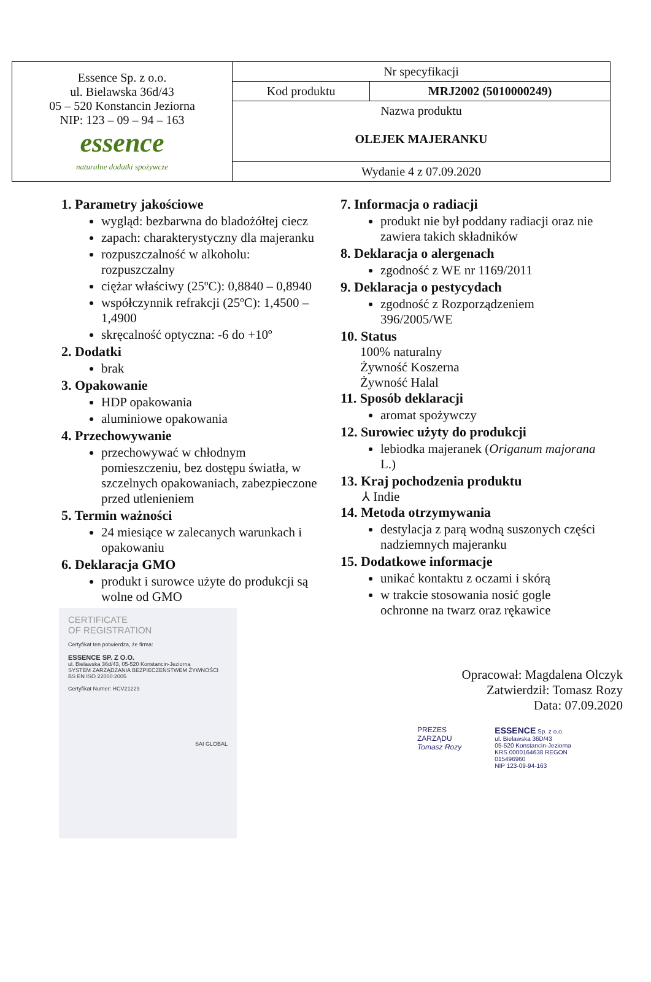| Essence Sp. z o.o. ul. Bielawska 36d/43 05 – 520 Konstancin Jeziorna NIP: 123 – 09 – 94 – 163 essence naturalne dodatki spożywcze | Nr specyfikacji | |
| | Kod produktu | MRJ2002 (5010000249) |
| | Nazwa produktu OLEJEK MAJERANKU | |
| | Wydanie 4 z 07.09.2020 | |
1. Parametry jakościowe
wygląd: bezbarwna do bladożółtej ciecz
zapach: charakterystyczny dla majeranku
rozpuszczalność w alkoholu: rozpuszczalny
ciężar właściwy (25ºC): 0,8840 – 0,8940
współczynnik refrakcji (25ºC): 1,4500 – 1,4900
skręcalność optyczna: -6 do +10º
2. Dodatki
brak
3. Opakowanie
HDP opakowania
aluminiowe opakowania
4. Przechowywanie
przechowywać w chłodnym pomieszczeniu, bez dostępu światła, w szczelnych opakowaniach, zabezpieczone przed utlenieniem
5. Termin ważności
24 miesiące w zalecanych warunkach i opakowaniu
6. Deklaracja GMO
produkt i surowce użyte do produkcji są wolne od GMO
CERTIFICATE
OF REGISTRATION
Certyfikat ten potwierdza, że firma:
ESSENCE SP. Z O.O.
ul. Bielawska 36d/43, 05-520 Konstancin-Jeziorna
SYSTEM ZARZĄDZANIA BEZPIECZEŃSTWEM ŻYWNOŚCI
BS EN ISO 22000:2005
Certyfikat Numer: HCV21229
SAI GLOBAL
7. Informacja o radiacji
produkt nie był poddany radiacji oraz nie zawiera takich składników
8. Deklaracja o alergenach
zgodność z WE nr 1169/2011
9. Deklaracja o pestycydach
zgodność z Rozporządzeniem 396/2005/WE
10. Status
100% naturalny
Żywność Koszerna
Żywność Halal
11. Sposób deklaracji
aromat spożywczy
12. Surowiec użyty do produkcji
lebiodka majeranek (Origanum majorana L.)
13. Kraj pochodzenia produktu
⅄ Indie
14. Metoda otrzymywania
destylacja z parą wodną suszonych części nadziemnych majeranku
15. Dodatkowe informacje
unikać kontaktu z oczami i skórą
w trakcie stosowania nosić gogle ochronne na twarz oraz rękawice
Opracował: Magdalena Olczyk
Zatwierdził: Tomasz Rozy
Data: 07.09.2020
PREZES ZARZĄDU
Tomasz Rozy
ESSENCE Sp. z o.o.
ul. Bielawska 36D/43
05-520 Konstancin-Jeziorna
KRS 0000164638 REGON 015496960
NIP 123-09-94-163